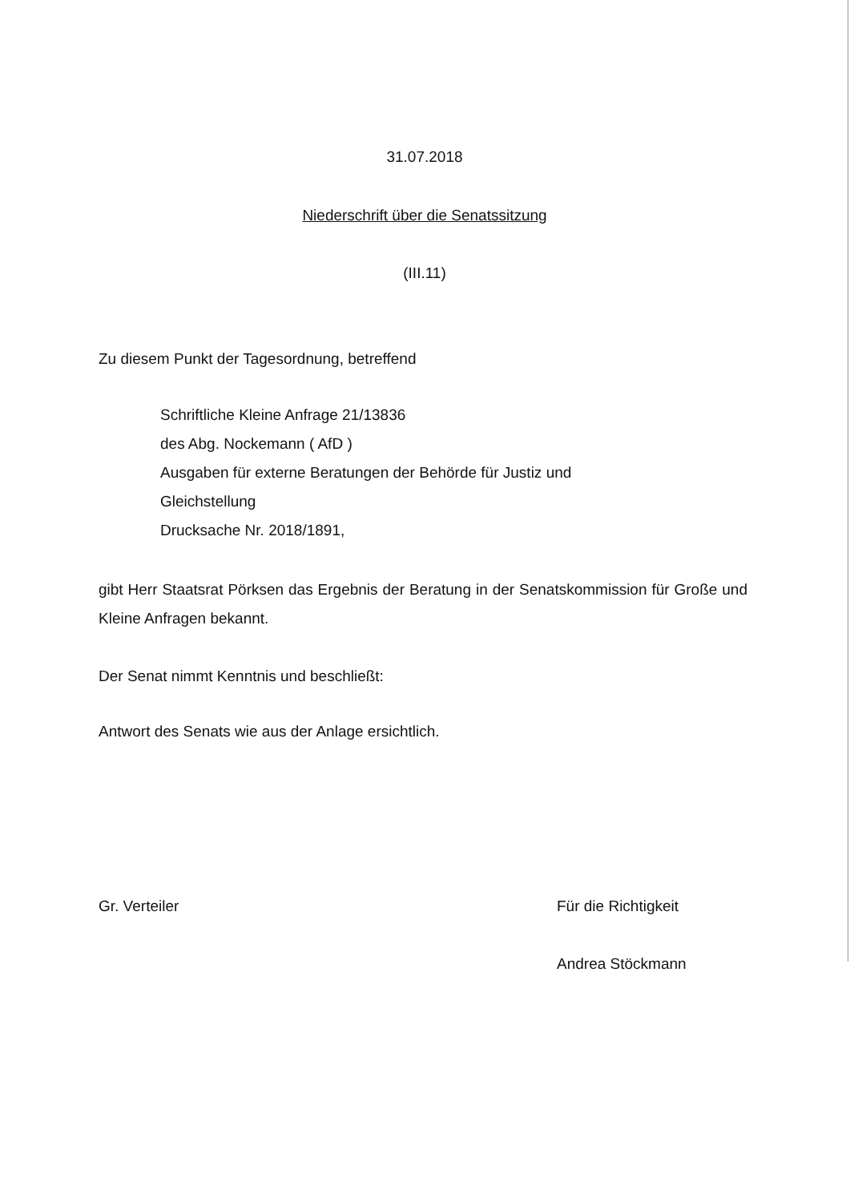31.07.2018
Niederschrift über die Senatssitzung
(III.11)
Zu diesem Punkt der Tagesordnung, betreffend
Schriftliche Kleine Anfrage 21/13836
des Abg. Nockemann ( AfD )
Ausgaben für externe Beratungen der Behörde für Justiz und
Gleichstellung
Drucksache Nr. 2018/1891,
gibt Herr Staatsrat Pörksen das Ergebnis der Beratung in der Senatskommission für Große und Kleine Anfragen bekannt.
Der Senat nimmt Kenntnis und beschließt:
Antwort des Senats wie aus der Anlage ersichtlich.
Gr. Verteiler
Für die Richtigkeit
Andrea Stöckmann